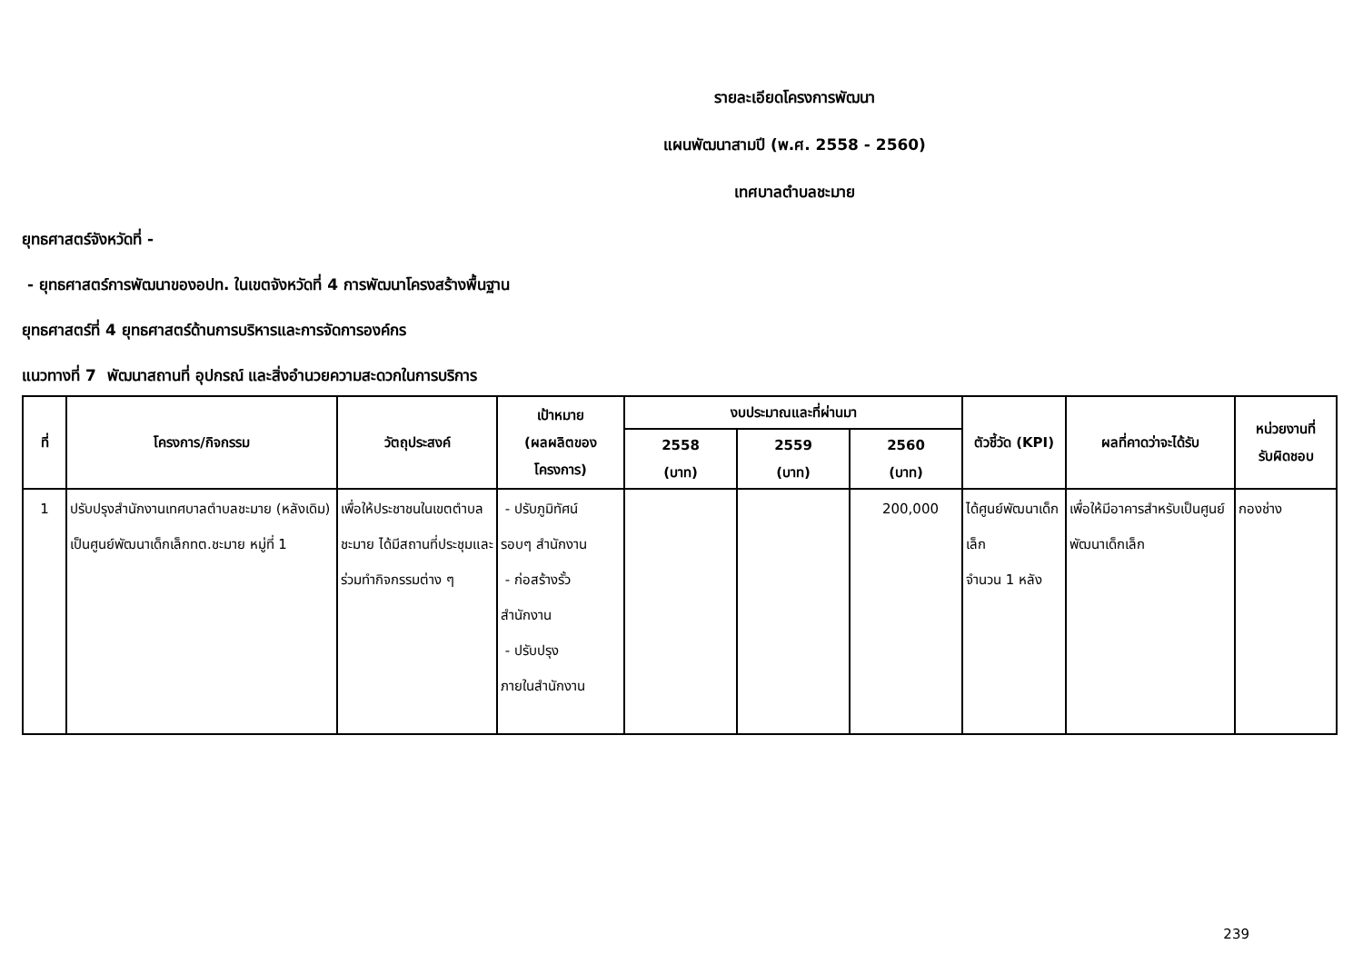รายละเอียดโครงการพัฒนา
แผนพัฒนาสามปี (พ.ศ. 2558 - 2560)
เทศบาลตำบลชะมาย
ยุทธศาสตร์จังหวัดที่ -
- ยุทธศาสตร์การพัฒนาของอปท. ในเขตจังหวัดที่ 4 การพัฒนาโครงสร้างพื้นฐาน
ยุทธศาสตร์ที่ 4 ยุทธศาสตร์ด้านการบริหารและการจัดการองค์กร
แนวทางที่ 7 พัฒนาสถานที่ อุปกรณ์ และสิ่งอำนวยความสะดวกในการบริการ
| ที่ | โครงการ/กิจกรรม | วัตถุประสงค์ | เป้าหมาย (ผลผลิตของ โครงการ) | งบประมาณและที่ผ่านมา | | | ตัวชี้วัด (KPI) | ผลที่คาดว่าจะได้รับ | หน่วยงานที่ รับผิดชอบ |
| --- | --- | --- | --- | --- | --- | --- | --- | --- | --- |
| | | | | 2558 (บาท) | 2559 (บาท) | 2560 (บาท) | | | |
| 1 | ปรับปรุงสำนักงานเทศบาลตำบลชะมาย (หลังเดิม) เป็นศูนย์พัฒนาเด็กเล็กทต.ชะมาย หมู่ที่ 1 | เพื่อให้ประชาชนในเขตตำบลชะมาย ได้มีสถานที่ประชุมและร่วมทำกิจกรรมต่าง ๆ | - ปรับภูมิทัศน์ รอบๆ สำนักงาน - ก่อสร้างรั้ว สำนักงาน - ปรับปรุง ภายในสำนักงาน | | | 200,000 | ได้ศูนย์พัฒนาเด็กเล็ก จำนวน 1 หลัง | เพื่อให้มีอาคารสำหรับเป็นศูนย์พัฒนาเด็กเล็ก | กองช่าง |
239